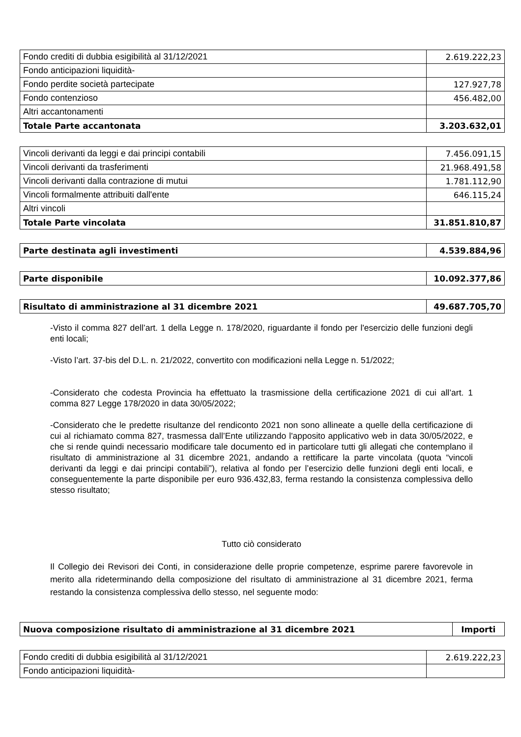| Fondo crediti di dubbia esigibilità al 31/12/2021 | 2.619.222,23 |
| Fondo anticipazioni liquidità- | |
| Fondo perdite società partecipate | 127.927,78 |
| Fondo contenzioso | 456.482,00 |
| Altri accantonamenti | |
| Totale Parte accantonata | 3.203.632,01 |
| Vincoli derivanti da leggi e dai principi contabili | 7.456.091,15 |
| Vincoli derivanti da trasferimenti | 21.968.491,58 |
| Vincoli derivanti dalla contrazione di mutui | 1.781.112,90 |
| Vincoli formalmente attribuiti dall'ente | 646.115,24 |
| Altri vincoli | |
| Totale Parte vincolata | 31.851.810,87 |
| Parte destinata agli investimenti | 4.539.884,96 |
| Parte disponibile | 10.092.377,86 |
| Risultato di amministrazione al 31 dicembre 2021 | 49.687.705,70 |
-Visto il comma 827 dell’art. 1 della Legge n. 178/2020, riguardante il fondo per l'esercizio delle funzioni degli enti locali;
-Visto l’art. 37-bis del D.L. n. 21/2022, convertito con modificazioni nella Legge n. 51/2022;
-Considerato che codesta Provincia ha effettuato la trasmissione della certificazione 2021 di cui all’art. 1 comma 827 Legge 178/2020 in data 30/05/2022;
-Considerato che le predette risultanze del rendiconto 2021 non sono allineate a quelle della certificazione di cui al richiamato comma 827, trasmessa dall’Ente utilizzando l'apposito applicativo web in data 30/05/2022, e che si rende quindi necessario modificare tale documento ed in particolare tutti gli allegati che contemplano il risultato di amministrazione al 31 dicembre 2021, andando a rettificare la parte vincolata (quota “vincoli derivanti da leggi e dai principi contabili”), relativa al fondo per l’esercizio delle funzioni degli enti locali, e conseguentemente la parte disponibile per euro 936.432,83, ferma restando la consistenza complessiva dello stesso risultato;
Tutto ciò considerato
Il Collegio dei Revisori dei Conti, in considerazione delle proprie competenze, esprime parere favorevole in merito alla rideterminando della composizione del risultato di amministrazione al 31 dicembre 2021, ferma restando la consistenza complessiva dello stesso, nel seguente modo:
| Nuova composizione risultato di amministrazione al 31 dicembre 2021 | Importi |
| --- | --- |
| Fondo crediti di dubbia esigibilità al 31/12/2021 | 2.619.222,23 |
| Fondo anticipazioni liquidità- | |